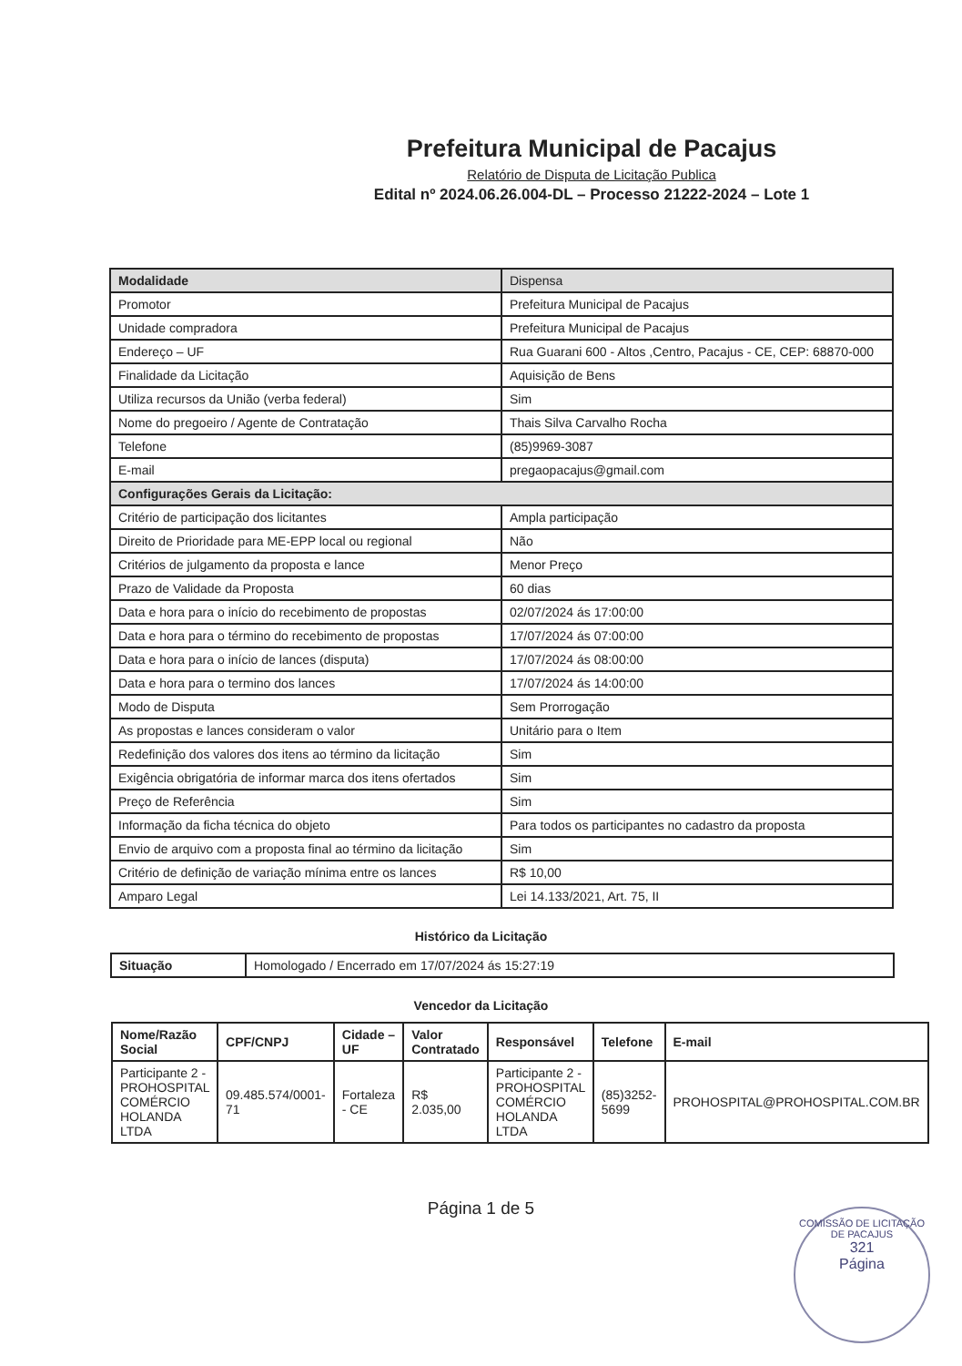Prefeitura Municipal de Pacajus
Relatório de Disputa de Licitação Publica
Edital nº 2024.06.26.004-DL – Processo 21222-2024 – Lote 1
| Modalidade | Dispensa |
| Promotor | Prefeitura Municipal de Pacajus |
| Unidade compradora | Prefeitura Municipal de Pacajus |
| Endereço – UF | Rua Guarani 600 - Altos ,Centro, Pacajus - CE, CEP: 68870-000 |
| Finalidade da Licitação | Aquisição de Bens |
| Utiliza recursos da União (verba federal) | Sim |
| Nome do pregoeiro / Agente de Contratação | Thais Silva Carvalho Rocha |
| Telefone | (85)9969-3087 |
| E-mail | pregaopacajus@gmail.com |
| Configurações Gerais da Licitação: | |
| Critério de participação dos licitantes | Ampla participação |
| Direito de Prioridade para ME-EPP local ou regional | Não |
| Critérios de julgamento da proposta e lance | Menor Preço |
| Prazo de Validade da Proposta | 60 dias |
| Data e hora para o início do recebimento de propostas | 02/07/2024 ás 17:00:00 |
| Data e hora para o término do recebimento de propostas | 17/07/2024 ás 07:00:00 |
| Data e hora para o início de lances (disputa) | 17/07/2024 ás 08:00:00 |
| Data e hora para o termino dos lances | 17/07/2024 ás 14:00:00 |
| Modo de Disputa | Sem Prorrogação |
| As propostas e lances consideram o valor | Unitário para o Item |
| Redefinição dos valores dos itens ao término da licitação | Sim |
| Exigência obrigatória de informar marca dos itens ofertados | Sim |
| Preço de Referência | Sim |
| Informação da ficha técnica do objeto | Para todos os participantes no cadastro da proposta |
| Envio de arquivo com a proposta final ao término da licitação | Sim |
| Critério de definição de variação mínima entre os lances | R$ 10,00 |
| Amparo Legal | Lei 14.133/2021, Art. 75, II |
Histórico da Licitação
| Situação | Homologado / Encerrado em 17/07/2024 ás 15:27:19 |
Vencedor da Licitação
| Nome/Razão Social | CPF/CNPJ | Cidade – UF | Valor Contratado | Responsável | Telefone | E-mail |
| --- | --- | --- | --- | --- | --- | --- |
| Participante 2 - PROHOSPITAL COMÉRCIO HOLANDA LTDA | 09.485.574/0001-71 | Fortaleza - CE | R$ 2.035,00 | Participante 2 - PROHOSPITAL COMÉRCIO HOLANDA LTDA | (85)3252-5699 | PROHOSPITAL@PROHOSPITAL.COM.BR |
Página 1 de 5
COMISSÃO DE LICITAÇÃO DE PACAJUS
321
Página